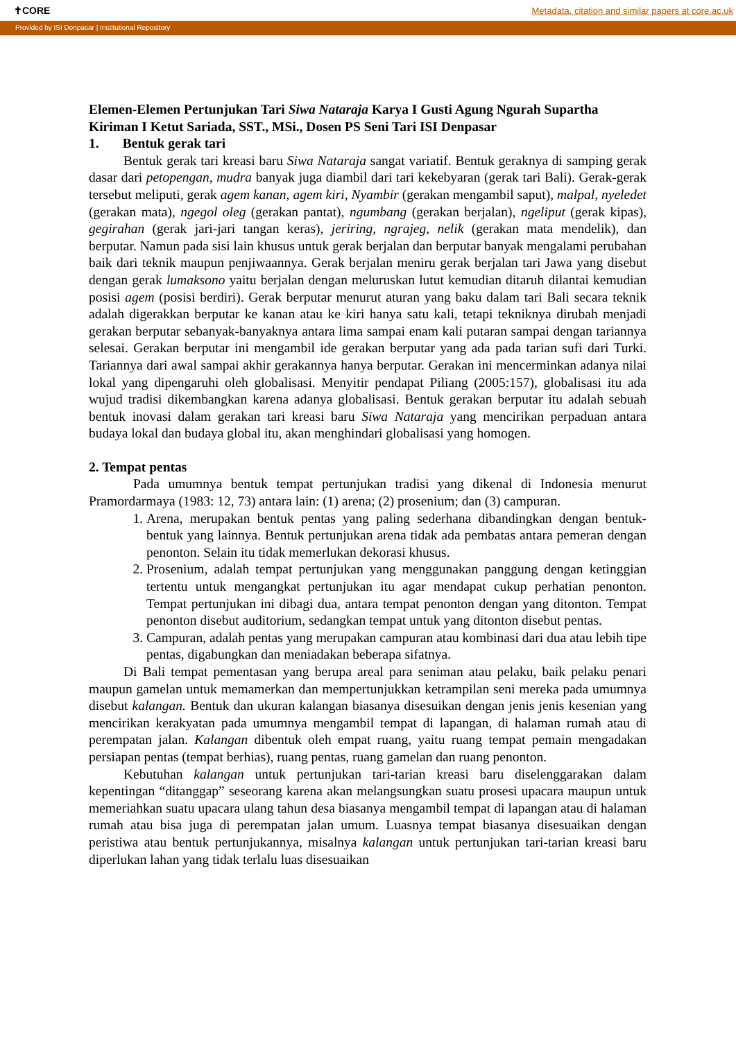✝CORE Metadata, citation and similar papers at core.ac.uk
Provided by ISI Denpasar | Institutional Repository
Elemen-Elemen Pertunjukan Tari Siwa Nataraja Karya I Gusti Agung Ngurah Supartha
Kiriman I Ketut Sariada, SST., MSi., Dosen PS Seni Tari ISI Denpasar
1. Bentuk gerak tari
Bentuk gerak tari kreasi baru Siwa Nataraja sangat variatif. Bentuk geraknya di samping gerak dasar dari petopengan, mudra banyak juga diambil dari tari kekebyaran (gerak tari Bali). Gerak-gerak tersebut meliputi, gerak agem kanan, agem kiri, Nyambir (gerakan mengambil saput), malpal, nyeledet (gerakan mata), ngegol oleg (gerakan pantat), ngumbang (gerakan berjalan), ngeliput (gerak kipas), gegirahan (gerak jari-jari tangan keras), jeriring, ngrajeg, nelik (gerakan mata mendelik), dan berputar. Namun pada sisi lain khusus untuk gerak berjalan dan berputar banyak mengalami perubahan baik dari teknik maupun penjiwaannya. Gerak berjalan meniru gerak berjalan tari Jawa yang disebut dengan gerak lumaksono yaitu berjalan dengan meluruskan lutut kemudian ditaruh dilantai kemudian posisi agem (posisi berdiri). Gerak berputar menurut aturan yang baku dalam tari Bali secara teknik adalah digerakkan berputar ke kanan atau ke kiri hanya satu kali, tetapi tekniknya dirubah menjadi gerakan berputar sebanyak-banyaknya antara lima sampai enam kali putaran sampai dengan tariannya selesai. Gerakan berputar ini mengambil ide gerakan berputar yang ada pada tarian sufi dari Turki. Tariannya dari awal sampai akhir gerakannya hanya berputar. Gerakan ini mencerminkan adanya nilai lokal yang dipengaruhi oleh globalisasi. Menyitir pendapat Piliang (2005:157), globalisasi itu ada wujud tradisi dikembangkan karena adanya globalisasi. Bentuk gerakan berputar itu adalah sebuah bentuk inovasi dalam gerakan tari kreasi baru Siwa Nataraja yang mencirikan perpaduan antara budaya lokal dan budaya global itu, akan menghindari globalisasi yang homogen.
2. Tempat pentas
Pada umumnya bentuk tempat pertunjukan tradisi yang dikenal di Indonesia menurut Pramordarmaya (1983: 12, 73) antara lain: (1) arena; (2) prosenium; dan (3) campuran.
1. Arena, merupakan bentuk pentas yang paling sederhana dibandingkan dengan bentuk-bentuk yang lainnya. Bentuk pertunjukan arena tidak ada pembatas antara pemeran dengan penonton. Selain itu tidak memerlukan dekorasi khusus.
2. Prosenium, adalah tempat pertunjukan yang menggunakan panggung dengan ketinggian tertentu untuk mengangkat pertunjukan itu agar mendapat cukup perhatian penonton. Tempat pertunjukan ini dibagi dua, antara tempat penonton dengan yang ditonton. Tempat penonton disebut auditorium, sedangkan tempat untuk yang ditonton disebut pentas.
3. Campuran, adalah pentas yang merupakan campuran atau kombinasi dari dua atau lebih tipe pentas, digabungkan dan meniadakan beberapa sifatnya.
Di Bali tempat pementasan yang berupa areal para seniman atau pelaku, baik pelaku penari maupun gamelan untuk memamerkan dan mempertunjukkan ketrampilan seni mereka pada umumnya disebut kalangan. Bentuk dan ukuran kalangan biasanya disesuikan dengan jenis jenis kesenian yang mencirikan kerakyatan pada umumnya mengambil tempat di lapangan, di halaman rumah atau di perempatan jalan. Kalangan dibentuk oleh empat ruang, yaitu ruang tempat pemain mengadakan persiapan pentas (tempat berhias), ruang pentas, ruang gamelan dan ruang penonton.
Kebutuhan kalangan untuk pertunjukan tari-tarian kreasi baru diselenggarakan dalam kepentingan “ditanggap” seseorang karena akan melangsungkan suatu prosesi upacara maupun untuk memeriahkan suatu upacara ulang tahun desa biasanya mengambil tempat di lapangan atau di halaman rumah atau bisa juga di perempatan jalan umum. Luasnya tempat biasanya disesuaikan dengan peristiwa atau bentuk pertunjukannya, misalnya kalangan untuk pertunjukan tari-tarian kreasi baru diperlukan lahan yang tidak terlalu luas disesuaikan